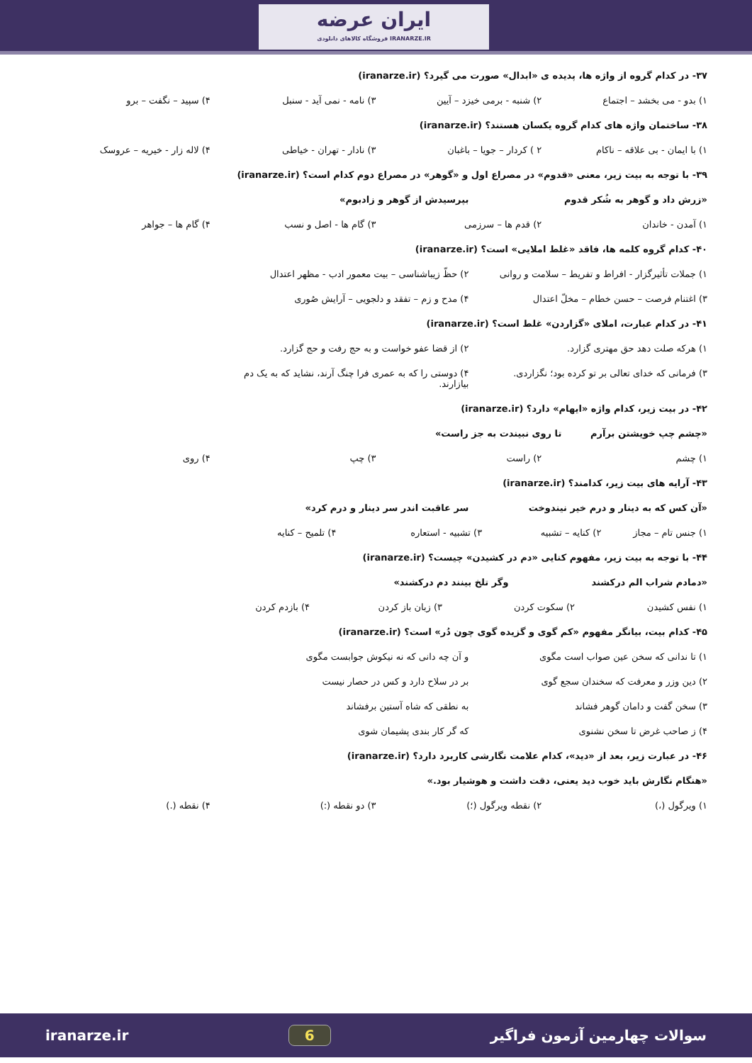ایران عرضه
فروشگاه کالاهای دانلودی IRANARZE.IR
۳۷- در کدام گروه از واژه ها، پدیده ی «ابدال» صورت می گیرد؟ (iranarze.ir)
۱) بدو - می بخشد – اجتماع ۲) شنبه - برمی خیزد – آیین ۳) نامه - نمی آید - سنبل ۴) سپید – نگفت – برو
۳۸- ساختمان واژه های کدام گروه یکسان هستند؟ (iranarze.ir)
۱) با ایمان - بی علاقه – ناکام ۲ ) کردار – جویا – باغبان ۳) نادار - تهران - خیاطی ۴) لاله زار - خیریه – عروسک
۳۹- با توجه به بیت زیر، معنی «قدوم» در مصراع اول و «گوهر» در مصراع دوم کدام است؟ (iranarze.ir)
«زرش داد و گوهر به شُکر قدوم بپرسیدش از گوهر و زادبوم»
۱) آمدن - خاندان ۲) قدم ها – سرزمی ۳) گام ها - اصل و نسب ۴) گام ها – جواهر
۴۰- کدام گروه کلمه ها، فاقد «غلط املایی» است؟ (iranarze.ir)
۱) جملات تأثیرگزار - افراط و تفریط – سلامت و روانی ۲) حظّ زیباشناسی – بیت معمور ادب - مظهر اعتدال
۳) اغتنام فرصت – حسن خطام – مخلّ اعتدال ۴) مدح و زم – تفقد و دلجویی – آرایش صُوری
۴۱- در کدام عبارت، املای «گزاردن» غلط است؟ (iranarze.ir)
۱) هرکه صلت دهد حق مهتری گزارد. ۲) از قضا عفو خواست و به حج رفت و حج گزارد.
۳) فرمانی که خدای تعالی بر تو کرده بود؛ نگزاردی. ۴) دوستی را که به عمری فرا چنگ آرند، نشاید که به یک دم بیازارند.
۴۲- در بیت زیر، کدام واژه «ایهام» دارد؟ (iranarze.ir)
«چشم چپ خویشتن برآرم تا روی نبیندت به جز راست»
۱) چشم ۲) راست ۳) چپ ۴) روی
۴۳- آرایه های بیت زیر، کدامند؟ (iranarze.ir)
«آن کس که به دینار و درم خیر نیندوخت سر عاقبت اندر سر دینار و درم کرد»
۱) جنس تام – مجاز ۲) کنایه – تشبیه ۳) تشبیه - استعاره ۴) تلمیح – کنایه
۴۴- با توجه به بیت زیر، مفهوم کنایی «دم در کشیدن» چیست؟ (iranarze.ir)
«دمادم شراب الم درکشند وگر تلخ بینند دم درکشند»
۱) نفس کشیدن ۲) سکوت کردن ۳) زبان باز کردن ۴) بازدم کردن
۴۵- کدام بیت، بیانگر مفهوم «کم گوی و گزیده گوی چون دُر» است؟ (iranarze.ir)
۱) تا ندانی که سخن عین صواب است مگوی و آن چه دانی که نه نیکوش جوابست مگوی
۲) دین وزر و معرفت که سخندان سجع گوی بر در سلاح دارد و کس در حصار نیست
۳) سخن گفت و دامان گوهر فشاند به نطقی که شاه آستین برفشاند
۴) ز صاحب غرض تا سخن نشنوی که گر کار بندی پشیمان شوی
۴۶- در عبارت زیر، بعد از «دید»، کدام علامت نگارشی کاربرد دارد؟ (iranarze.ir)
«هنگام نگارش باید خوب دید یعنی، دقت داشت و هوشیار بود.»
۱) ویرگول (،) ۲) نقطه ویرگول (؛) ۳) دو نقطه (:) ۴) نقطه (.)
iranarze.ir 6 سوالات چهارمین آزمون فراگیر